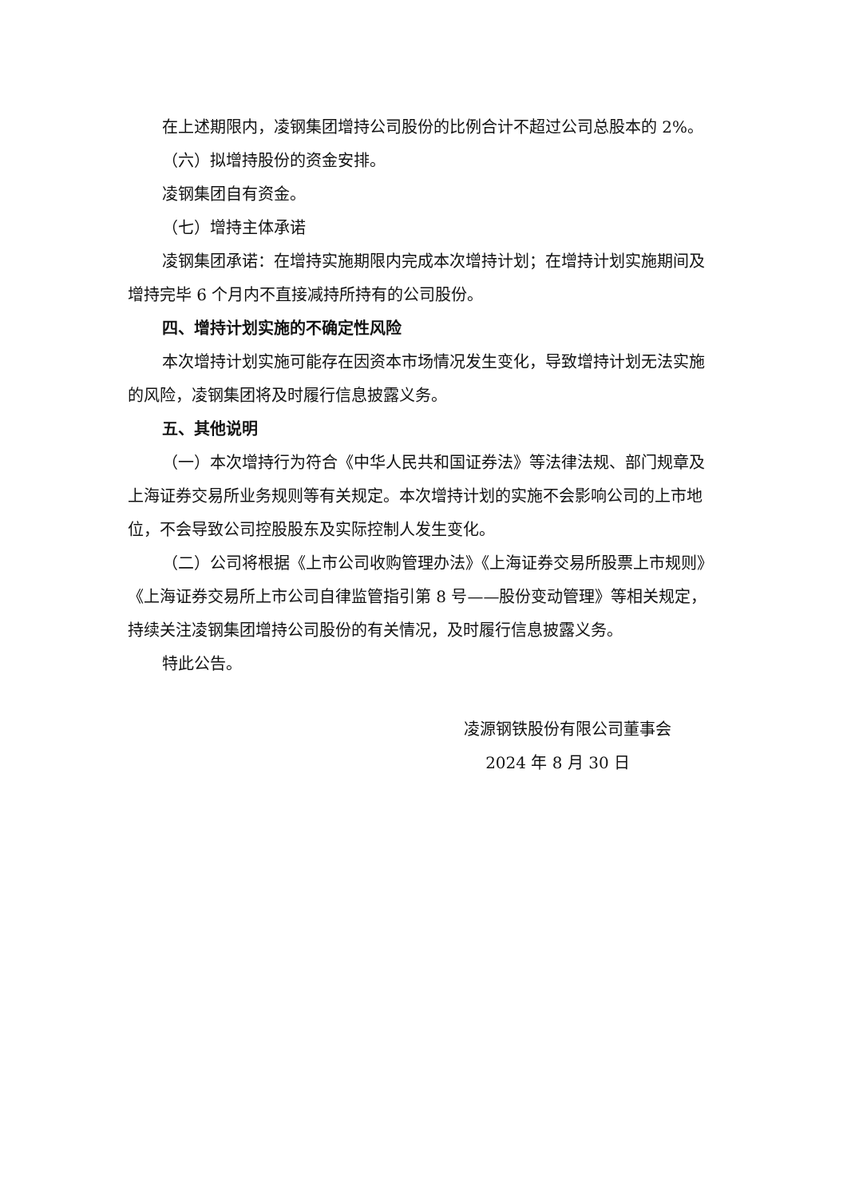在上述期限内，凌钢集团增持公司股份的比例合计不超过公司总股本的 2%。
（六）拟增持股份的资金安排。
凌钢集团自有资金。
（七）增持主体承诺
凌钢集团承诺：在增持实施期限内完成本次增持计划；在增持计划实施期间及增持完毕 6 个月内不直接减持所持有的公司股份。
四、增持计划实施的不确定性风险
本次增持计划实施可能存在因资本市场情况发生变化，导致增持计划无法实施的风险，凌钢集团将及时履行信息披露义务。
五、其他说明
（一）本次增持行为符合《中华人民共和国证券法》等法律法规、部门规章及上海证券交易所业务规则等有关规定。本次增持计划的实施不会影响公司的上市地位，不会导致公司控股股东及实际控制人发生变化。
（二）公司将根据《上市公司收购管理办法》《上海证券交易所股票上市规则》《上海证券交易所上市公司自律监管指引第 8 号——股份变动管理》等相关规定，持续关注凌钢集团增持公司股份的有关情况，及时履行信息披露义务。
特此公告。
凌源钢铁股份有限公司董事会
2024 年 8 月 30 日